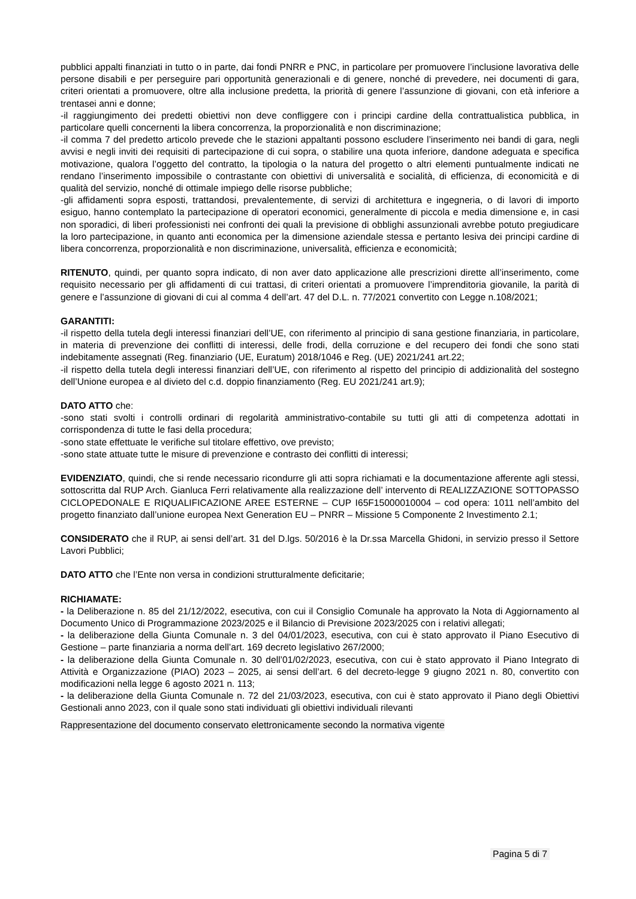pubblici appalti finanziati in tutto o in parte, dai fondi PNRR e PNC, in particolare per promuovere l’inclusione lavorativa delle persone disabili e per perseguire pari opportunità generazionali e di genere, nonché di prevedere, nei documenti di gara, criteri orientati a promuovere, oltre alla inclusione predetta, la priorità di genere l’assunzione di giovani, con età inferiore a trentasei anni e donne;
-il raggiungimento dei predetti obiettivi non deve confliggere con i principi cardine della contrattualistica pubblica, in particolare quelli concernenti la libera concorrenza, la proporzionalità e non discriminazione;
-il comma 7 del predetto articolo prevede che le stazioni appaltanti possono escludere l’inserimento nei bandi di gara, negli avvisi e negli inviti dei requisiti di partecipazione di cui sopra, o stabilire una quota inferiore, dandone adeguata e specifica motivazione, qualora l’oggetto del contratto, la tipologia o la natura del progetto o altri elementi puntualmente indicati ne rendano l’inserimento impossibile o contrastante con obiettivi di universalità e socialità, di efficienza, di economicità e di qualità del servizio, nonché di ottimale impiego delle risorse pubbliche;
-gli affidamenti sopra esposti, trattandosi, prevalentemente, di servizi di architettura e ingegneria, o di lavori di importo esiguo, hanno contemplato la partecipazione di operatori economici, generalmente di piccola e media dimensione e, in casi non sporadici, di liberi professionisti nei confronti dei quali la previsione di obblighi assunzionali avrebbe potuto pregiudicare la loro partecipazione, in quanto anti economica per la dimensione aziendale stessa e pertanto lesiva dei principi cardine di libera concorrenza, proporzionalità e non discriminazione, universalità, efficienza e economicità;
RITENUTO, quindi, per quanto sopra indicato, di non aver dato applicazione alle prescrizioni dirette all’inserimento, come requisito necessario per gli affidamenti di cui trattasi, di criteri orientati a promuovere l’imprenditoria giovanile, la parità di genere e l’assunzione di giovani di cui al comma 4 dell’art. 47 del D.L. n. 77/2021 convertito con Legge n.108/2021;
GARANTITI:
-il rispetto della tutela degli interessi finanziari dell’UE, con riferimento al principio di sana gestione finanziaria, in particolare, in materia di prevenzione dei conflitti di interessi, delle frodi, della corruzione e del recupero dei fondi che sono stati indebitamente assegnati (Reg. finanziario (UE, Euratum) 2018/1046 e Reg. (UE) 2021/241 art.22;
-il rispetto della tutela degli interessi finanziari dell’UE, con riferimento al rispetto del principio di addizionalità del sostegno dell’Unione europea e al divieto del c.d. doppio finanziamento (Reg. EU 2021/241 art.9);
DATO ATTO che:
-sono stati svolti i controlli ordinari di regolarità amministrativo-contabile su tutti gli atti di competenza adottati in corrispondenza di tutte le fasi della procedura;
-sono state effettuate le verifiche sul titolare effettivo, ove previsto;
-sono state attuate tutte le misure di prevenzione e contrasto dei conflitti di interessi;
EVIDENZIATO, quindi, che si rende necessario ricondurre gli atti sopra richiamati e la documentazione afferente agli stessi, sottoscritta dal RUP Arch. Gianluca Ferri relativamente alla realizzazione dell’ intervento di REALIZZAZIONE SOTTOPASSO CICLOPEDONALE E RIQUALIFICAZIONE AREE ESTERNE – CUP I65F15000010004 – cod opera: 1011 nell’ambito del progetto finanziato dall’unione europea Next Generation EU – PNRR – Missione 5 Componente 2 Investimento 2.1;
CONSIDERATO che il RUP, ai sensi dell’art. 31 del D.lgs. 50/2016 è la Dr.ssa Marcella Ghidoni, in servizio presso il Settore Lavori Pubblici;
DATO ATTO che l’Ente non versa in condizioni strutturalmente deficitarie;
RICHIAMATE:
- la Deliberazione n. 85 del 21/12/2022, esecutiva, con cui il Consiglio Comunale ha approvato la Nota di Aggiornamento al Documento Unico di Programmazione 2023/2025 e il Bilancio di Previsione 2023/2025 con i relativi allegati;
- la deliberazione della Giunta Comunale n. 3 del 04/01/2023, esecutiva, con cui è stato approvato il Piano Esecutivo di Gestione – parte finanziaria a norma dell’art. 169 decreto legislativo 267/2000;
- la deliberazione della Giunta Comunale n. 30 dell’01/02/2023, esecutiva, con cui è stato approvato il Piano Integrato di Attività e Organizzazione (PIAO) 2023 – 2025, ai sensi dell’art. 6 del decreto-legge 9 giugno 2021 n. 80, convertito con modificazioni nella legge 6 agosto 2021 n. 113;
- la deliberazione della Giunta Comunale n. 72 del 21/03/2023, esecutiva, con cui è stato approvato il Piano degli Obiettivi Gestionali anno 2023, con il quale sono stati individuati gli obiettivi individuali rilevanti
Rappresentazione del documento conservato elettronicamente secondo la normativa vigente
Pagina 5 di 7